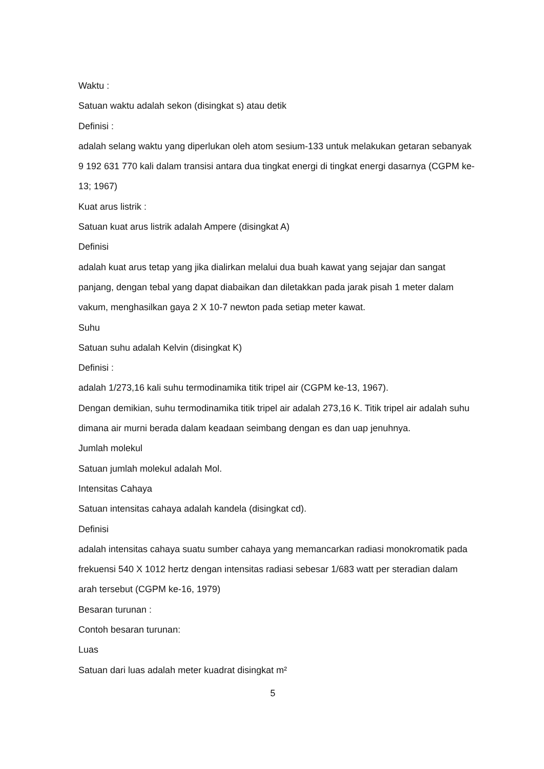Waktu :
Satuan waktu adalah sekon (disingkat s) atau detik
Definisi :
adalah selang waktu yang diperlukan oleh atom sesium-133 untuk melakukan getaran sebanyak 9 192 631 770 kali dalam transisi antara dua tingkat energi di tingkat energi dasarnya (CGPM ke-13; 1967)
Kuat arus listrik :
Satuan kuat arus listrik adalah Ampere (disingkat A)
Definisi
adalah kuat arus tetap yang jika dialirkan melalui dua buah kawat yang sejajar dan sangat panjang, dengan tebal yang dapat diabaikan dan diletakkan pada jarak pisah 1 meter dalam vakum, menghasilkan gaya 2 X 10-7 newton pada setiap meter kawat.
Suhu
Satuan suhu adalah Kelvin (disingkat K)
Definisi :
adalah 1/273,16 kali suhu termodinamika titik tripel air (CGPM ke-13, 1967).
Dengan demikian, suhu termodinamika titik tripel air adalah 273,16 K. Titik tripel air adalah suhu dimana air murni berada dalam keadaan seimbang dengan es dan uap jenuhnya.
Jumlah molekul
Satuan jumlah molekul adalah Mol.
Intensitas Cahaya
Satuan intensitas cahaya adalah kandela (disingkat cd).
Definisi
adalah intensitas cahaya suatu sumber cahaya yang memancarkan radiasi monokromatik pada frekuensi 540 X 1012 hertz dengan intensitas radiasi sebesar 1/683 watt per steradian dalam arah tersebut (CGPM ke-16, 1979)
Besaran turunan :
Contoh besaran turunan:
Luas
Satuan dari luas adalah meter kuadrat disingkat m²
5